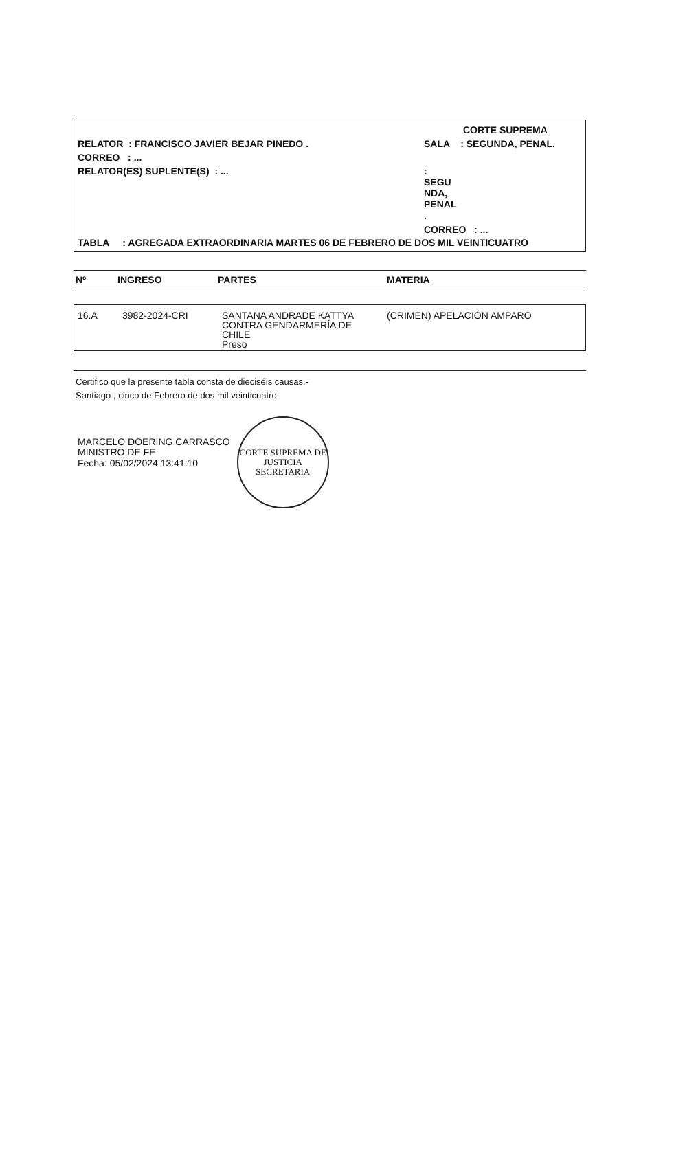RELATOR : FRANCISCO JAVIER BEJAR PINEDO .
CORREO : ...
RELATOR(ES) SUPLENTE(S) : ...
CORTE SUPREMA
SALA : SEGUNDA, PENAL.
:
SEGU
NDA,
PENAL
.
CORREO : ...
TABLA : AGREGADA EXTRAORDINARIA MARTES 06 DE FEBRERO DE DOS MIL VEINTICUATRO
| Nº | INGRESO | PARTES | MATERIA |
| --- | --- | --- | --- |
| 16.A | 3982-2024-CRI | SANTANA ANDRADE KATTYA CONTRA GENDARMERÍA DE CHILE Preso | (CRIMEN) APELACIÓN AMPARO |
Certifico que la presente tabla consta de dieciséis causas.-
Santiago , cinco de Febrero de dos mil veinticuatro
MARCELO DOERING CARRASCO
MINISTRO DE FE
Fecha: 05/02/2024 13:41:10
CORTE SUPREMA DE JUSTICIA
SECRETARIA